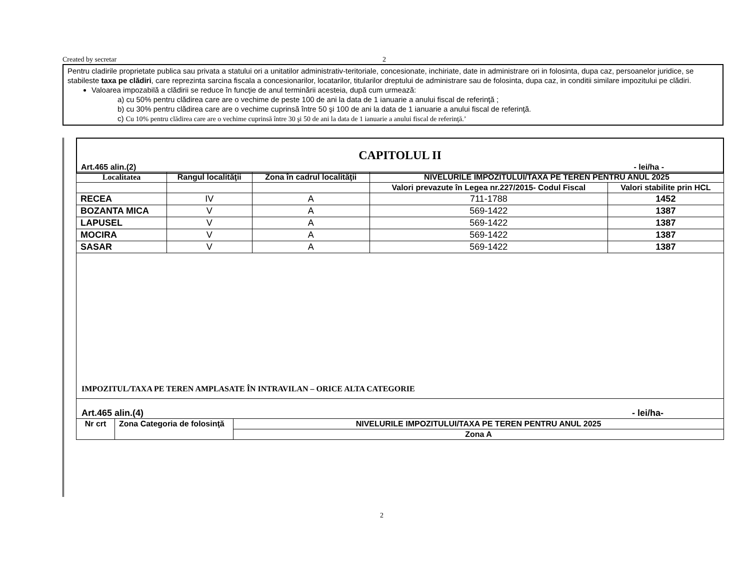Created by secretar 2
Pentru cladirile proprietate publica sau privata a statului ori a unitatilor administrativ-teritoriale, concesionate, inchiriate, date in administrare ori in folosinta, dupa caz, persoanelor juridice, se stabileste taxa pe clădiri, care reprezinta sarcina fiscala a concesionarilor, locatarilor, titularilor dreptului de administrare sau de folosinta, dupa caz, in conditii similare impozitului pe clădiri.
Valoarea impozabilă a clădirii se reduce în funcţie de anul terminării acesteia, după cum urmează:
a) cu 50% pentru clădirea care are o vechime de peste 100 de ani la data de 1 ianuarie a anului fiscal de referinţă ;
b) cu 30% pentru clădirea care are o vechime cuprinsă între 50 şi 100 de ani la data de 1 ianuarie a anului fiscal de referinţă.
c) Cu 10% pentru clădirea care are o vechime cuprinsă între 30 şi 50 de ani la data de 1 ianuarie a anului fiscal de referinţă.’
CAPITOLUL II
Art.465 alin.(2) - lei/ha -
| Localitatea | Rangul localităţii | Zona în cadrul localităţii | NIVELURILE IMPOZITULUI/TAXA PE TEREN PENTRU ANUL 2025 | |
| --- | --- | --- | --- | --- |
| | | | Valori prevazute în Legea nr.227/2015- Codul Fiscal | Valori stabilite prin HCL |
| RECEA | IV | A | 711-1788 | 1452 |
| BOZANTA MICA | V | A | 569-1422 | 1387 |
| LAPUSEL | V | A | 569-1422 | 1387 |
| MOCIRA | V | A | 569-1422 | 1387 |
| SASAR | V | A | 569-1422 | 1387 |
IMPOZITUL/TAXA PE TEREN AMPLASATE ÎN INTRAVILAN – ORICE ALTA CATEGORIE
Art.465 alin.(4) - lei/ha-
| Nr crt | Zona Categoria de folosinţă | NIVELURILE IMPOZITULUI/TAXA PE TEREN PENTRU ANUL 2025 |
| --- | --- | --- |
| | | Zona A |
2